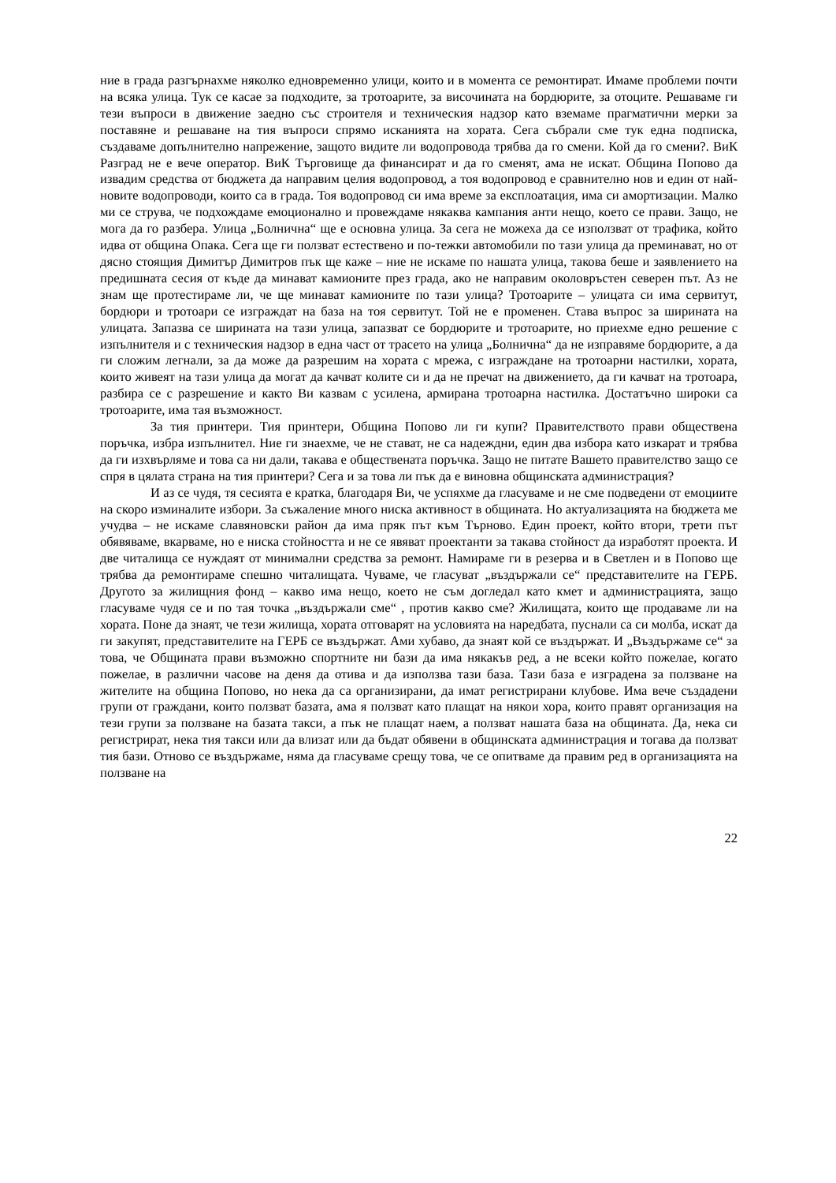ние в града разгърнахме няколко едновременно улици, които и в момента се ремонтират. Имаме проблеми почти на всяка улица. Тук се касае за подходите, за тротоарите, за височината на бордюрите, за отоците. Решаваме ги тези въпроси в движение заедно със строителя и техническия надзор като вземаме прагматични мерки за поставяне и решаване на тия въпроси спрямо исканията на хората. Сега събрали сме тук една подписка, създаваме допълнително напрежение, защото видите ли водопровода трябва да го смени. Кой да го смени?. ВиК Разград не е вече оператор. ВиК Търговище да финансират и да го сменят, ама не искат. Община Попово да извадим средства от бюджета да направим целия водопровод, а тоя водопровод е сравнително нов и един от най-новите водопроводи, които са в града. Тоя водопровод си има време за експлоатация, има си амортизации. Малко ми се струва, че подхождаме емоционално и провеждаме някаква кампания анти нещо, което се прави. Защо, не мога да го разбера. Улица „Болнична“ ще е основна улица. За сега не можеха да се използват от трафика, който идва от община Опака. Сега ще ги ползват естествено и по-тежки автомобили по тази улица да преминават, но от дясно стоящия Димитър Димитров пък ще каже – ние не искаме по нашата улица, такова беше и заявлението на предишната сесия от къде да минават камионите през града, ако не направим околовръстен северен път. Аз не знам ще протестираме ли, че ще минават камионите по тази улица? Тротоарите – улицата си има сервитут, бордюри и тротоари се изграждат на база на тоя сервитут. Той не е променен. Става въпрос за ширината на улицата. Запазва се ширината на тази улица, запазват се бордюрите и тротоарите, но приехме едно решение с изпълнителя и с техническия надзор в една част от трасето на улица „Болнична“ да не изправяме бордюрите, а да ги сложим легнали, за да може да разрешим на хората с мрежа, с изграждане на тротоарни настилки, хората, които живеят на тази улица да могат да качват колите си и да не пречат на движението, да ги качват на тротоара, разбира се с разрешение и както Ви казвам с усилена, армирана тротоарна настилка. Достатъчно широки са тротоарите, има тая възможност.
За тия принтери. Тия принтери, Община Попово ли ги купи? Правителството прави обществена поръчка, избра изпълнител. Ние ги знаехме, че не стават, не са надеждни, един два избора като изкарат и трябва да ги изхвърляме и това са ни дали, такава е обществената поръчка. Защо не питате Вашето правителство защо се спря в цялата страна на тия принтери? Сега и за това ли пък да е виновна общинската администрация?
И аз се чудя, тя сесията е кратка, благодаря Ви, че успяхме да гласуваме и не сме подведени от емоциите на скоро изминалите избори. За съжаление много ниска активност в общината. Но актуализацията на бюджета ме учудва – не искаме славяновски район да има пряк път към Търново. Един проект, който втори, трети път обявяваме, вкарваме, но е ниска стойността и не се явяват проектанти за такава стойност да изработят проекта. И две читалища се нуждаят от минимални средства за ремонт. Намираме ги в резерва и в Светлен и в Попово ще трябва да ремонтираме спешно читалищата. Чуваме, че гласуват „въздържали се“ представителите на ГЕРБ. Другото за жилищния фонд – какво има нещо, което не съм догледал като кмет и администрацията, защо гласуваме чудя се и по тая точка „въздържали сме“ , против какво сме? Жилищата, които ще продаваме ли на хората. Поне да знаят, че тези жилища, хората отговарят на условията на наредбата, пуснали са си молба, искат да ги закупят, представителите на ГЕРБ се въздържат. Ами хубаво, да знаят кой се въздържат. И „Въздържаме се“ за това, че Общината прави възможно спортните ни бази да има някакъв ред, а не всеки който пожелае, когато пожелае, в различни часове на деня да отива и да използва тази база. Тази база е изградена за ползване на жителите на община Попово, но нека да са организирани, да имат регистрирани клубове. Има вече създадени групи от граждани, които ползват базата, ама я ползват като плащат на някои хора, които правят организация на тези групи за ползване на базата такси, а пък не плащат наем, а ползват нашата база на общината. Да, нека си регистрират, нека тия такси или да влизат или да бъдат обявени в общинската администрация и тогава да ползват тия бази. Отново се въздържаме, няма да гласуваме срещу това, че се опитваме да правим ред в организацията на ползване на
22